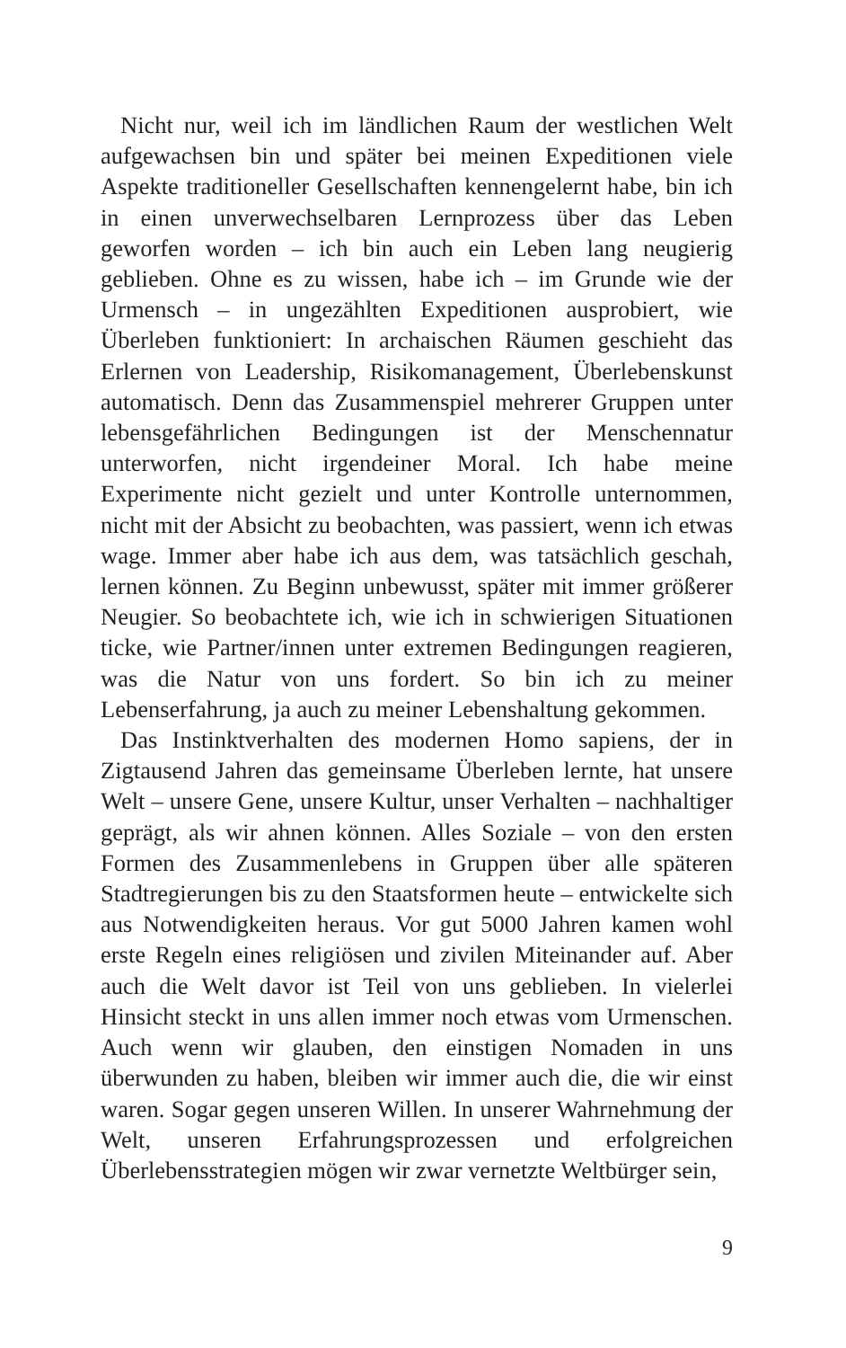Nicht nur, weil ich im ländlichen Raum der westlichen Welt aufgewachsen bin und später bei meinen Expeditionen viele Aspekte traditioneller Gesellschaften kennengelernt habe, bin ich in einen unverwechselbaren Lernprozess über das Leben geworfen worden – ich bin auch ein Leben lang neugierig geblieben. Ohne es zu wissen, habe ich – im Grunde wie der Urmensch – in ungezählten Expeditionen ausprobiert, wie Überleben funktioniert: In archaischen Räumen geschieht das Erlernen von Leadership, Risikomanagement, Überlebenskunst automatisch. Denn das Zusammenspiel mehrerer Gruppen unter lebensgefährlichen Bedingungen ist der Menschennatur unterworfen, nicht irgendeiner Moral. Ich habe meine Experimente nicht gezielt und unter Kontrolle unternommen, nicht mit der Absicht zu beobachten, was passiert, wenn ich etwas wage. Immer aber habe ich aus dem, was tatsächlich geschah, lernen können. Zu Beginn unbewusst, später mit immer größerer Neugier. So beobachtete ich, wie ich in schwierigen Situationen ticke, wie Partner/innen unter extremen Bedingungen reagieren, was die Natur von uns fordert. So bin ich zu meiner Lebenserfahrung, ja auch zu meiner Lebenshaltung gekommen.
Das Instinktverhalten des modernen Homo sapiens, der in Zigtausend Jahren das gemeinsame Überleben lernte, hat unsere Welt – unsere Gene, unsere Kultur, unser Verhalten – nachhaltiger geprägt, als wir ahnen können. Alles Soziale – von den ersten Formen des Zusammenlebens in Gruppen über alle späteren Stadtregierungen bis zu den Staatsformen heute – entwickelte sich aus Notwendigkeiten heraus. Vor gut 5000 Jahren kamen wohl erste Regeln eines religiösen und zivilen Miteinander auf. Aber auch die Welt davor ist Teil von uns geblieben. In vielerlei Hinsicht steckt in uns allen immer noch etwas vom Urmenschen. Auch wenn wir glauben, den einstigen Nomaden in uns überwunden zu haben, bleiben wir immer auch die, die wir einst waren. Sogar gegen unseren Willen. In unserer Wahrnehmung der Welt, unseren Erfahrungsprozessen und erfolgreichen Überlebensstrategien mögen wir zwar vernetzte Weltbürger sein,
9